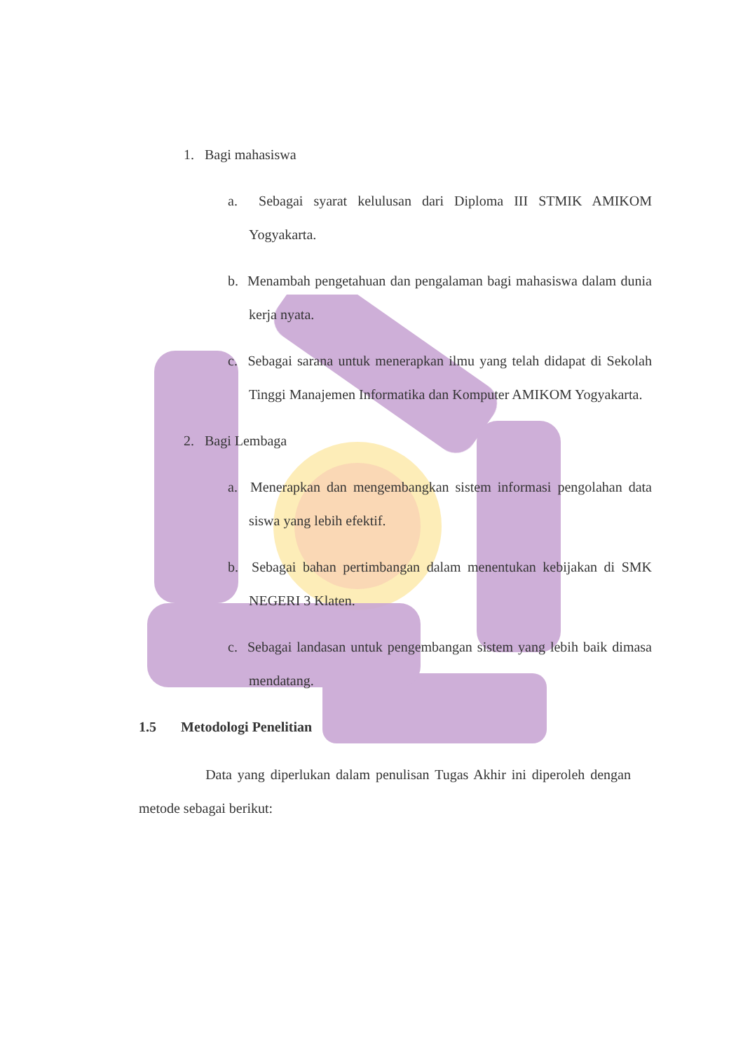1. Bagi mahasiswa
a. Sebagai syarat kelulusan dari Diploma III STMIK AMIKOM Yogyakarta.
b. Menambah pengetahuan dan pengalaman bagi mahasiswa dalam dunia kerja nyata.
c. Sebagai sarana untuk menerapkan ilmu yang telah didapat di Sekolah Tinggi Manajemen Informatika dan Komputer AMIKOM Yogyakarta.
2. Bagi Lembaga
a. Menerapkan dan mengembangkan sistem informasi pengolahan data siswa yang lebih efektif.
b. Sebagai bahan pertimbangan dalam menentukan kebijakan di SMK NEGERI 3 Klaten.
c. Sebagai landasan untuk pengembangan sistem yang lebih baik dimasa mendatang.
1.5 Metodologi Penelitian
Data yang diperlukan dalam penulisan Tugas Akhir ini diperoleh dengan metode sebagai berikut: